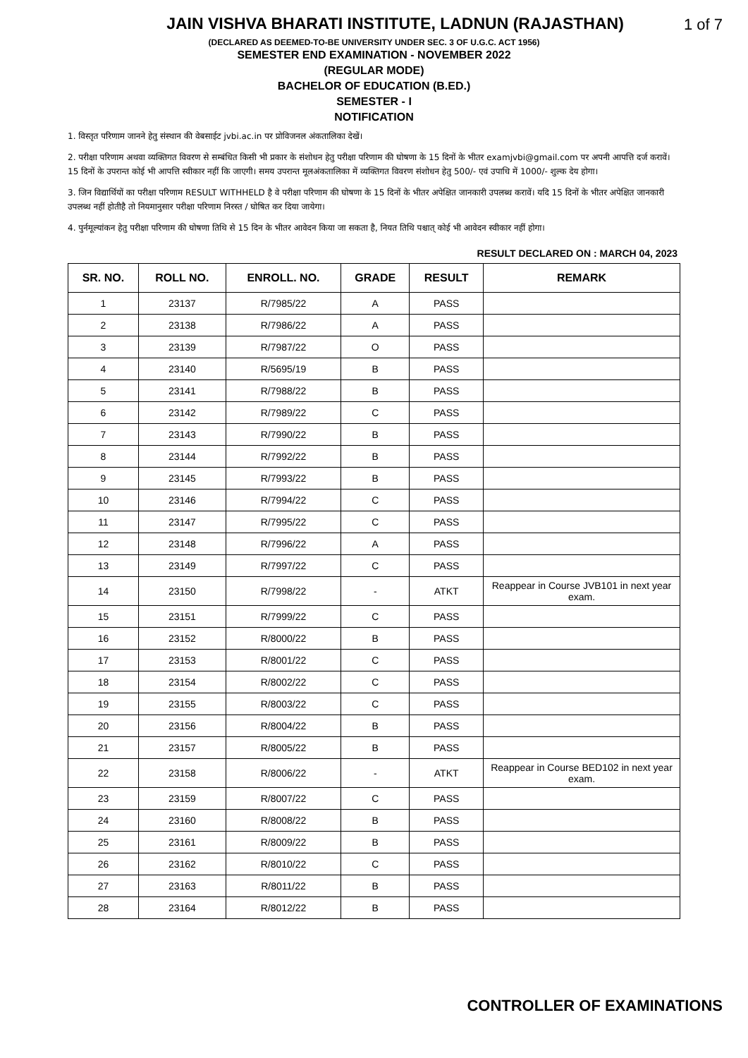1 of 7
JAIN VISHVA BHARATI INSTITUTE, LADNUN (RAJASTHAN)
(DECLARED AS DEEMED-TO-BE UNIVERSITY UNDER SEC. 3 OF U.G.C. ACT 1956)
SEMESTER END EXAMINATION - NOVEMBER 2022
(REGULAR MODE)
BACHELOR OF EDUCATION (B.ED.)
SEMESTER - I
NOTIFICATION
1. विस्तृत परिणाम जानने हेतु संस्थान की वेबसाईट jvbi.ac.in पर प्रोविजनल अंकतालिका देखें।
2. परीक्षा परिणाम अथवा व्यक्तिगत विवरण से सम्बंधित किसी भी प्रकार के संशोधन हेतु परीक्षा परिणाम की घोषणा के 15 दिनों के भीतर examjvbi@gmail.com पर अपनी आपत्ति दर्ज करावें। 15 दिनों के उपरान्त कोई भी आपत्ति स्वीकार नहीं कि जाएगी। समय उपरान्त मूलअंकतालिका में व्यक्तिगत विवरण संशोधन हेतु 500/- एवं उपाधि में 1000/- शुल्क देय होगा।
3. जिन विद्यार्थियों का परीक्षा परिणाम RESULT WITHHELD है वे परीक्षा परिणाम की घोषणा के 15 दिनों के भीतर अपेक्षित जानकारी उपलब्ध करावें। यदि 15 दिनों के भीतर अपेक्षित जानकारी उपलब्ध नहीं होतीहै तो नियमानुसार परीक्षा परिणाम निरस्त / घोषित कर दिया जायेगा।
4. पुर्नमूल्यांकन हेतु परीक्षा परिणाम की घोषणा तिथि से 15 दिन के भीतर आवेदन किया जा सकता है, नियत तिथि पश्चात् कोई भी आवेदन स्वीकार नहीं होगा।
RESULT DECLARED ON : MARCH 04, 2023
| SR. NO. | ROLL NO. | ENROLL. NO. | GRADE | RESULT | REMARK |
| --- | --- | --- | --- | --- | --- |
| 1 | 23137 | R/7985/22 | A | PASS | |
| 2 | 23138 | R/7986/22 | A | PASS | |
| 3 | 23139 | R/7987/22 | O | PASS | |
| 4 | 23140 | R/5695/19 | B | PASS | |
| 5 | 23141 | R/7988/22 | B | PASS | |
| 6 | 23142 | R/7989/22 | C | PASS | |
| 7 | 23143 | R/7990/22 | B | PASS | |
| 8 | 23144 | R/7992/22 | B | PASS | |
| 9 | 23145 | R/7993/22 | B | PASS | |
| 10 | 23146 | R/7994/22 | C | PASS | |
| 11 | 23147 | R/7995/22 | C | PASS | |
| 12 | 23148 | R/7996/22 | A | PASS | |
| 13 | 23149 | R/7997/22 | C | PASS | |
| 14 | 23150 | R/7998/22 | - | ATKT | Reappear in Course JVB101 in next year exam. |
| 15 | 23151 | R/7999/22 | C | PASS | |
| 16 | 23152 | R/8000/22 | B | PASS | |
| 17 | 23153 | R/8001/22 | C | PASS | |
| 18 | 23154 | R/8002/22 | C | PASS | |
| 19 | 23155 | R/8003/22 | C | PASS | |
| 20 | 23156 | R/8004/22 | B | PASS | |
| 21 | 23157 | R/8005/22 | B | PASS | |
| 22 | 23158 | R/8006/22 | - | ATKT | Reappear in Course BED102 in next year exam. |
| 23 | 23159 | R/8007/22 | C | PASS | |
| 24 | 23160 | R/8008/22 | B | PASS | |
| 25 | 23161 | R/8009/22 | B | PASS | |
| 26 | 23162 | R/8010/22 | C | PASS | |
| 27 | 23163 | R/8011/22 | B | PASS | |
| 28 | 23164 | R/8012/22 | B | PASS | |
CONTROLLER OF EXAMINATIONS